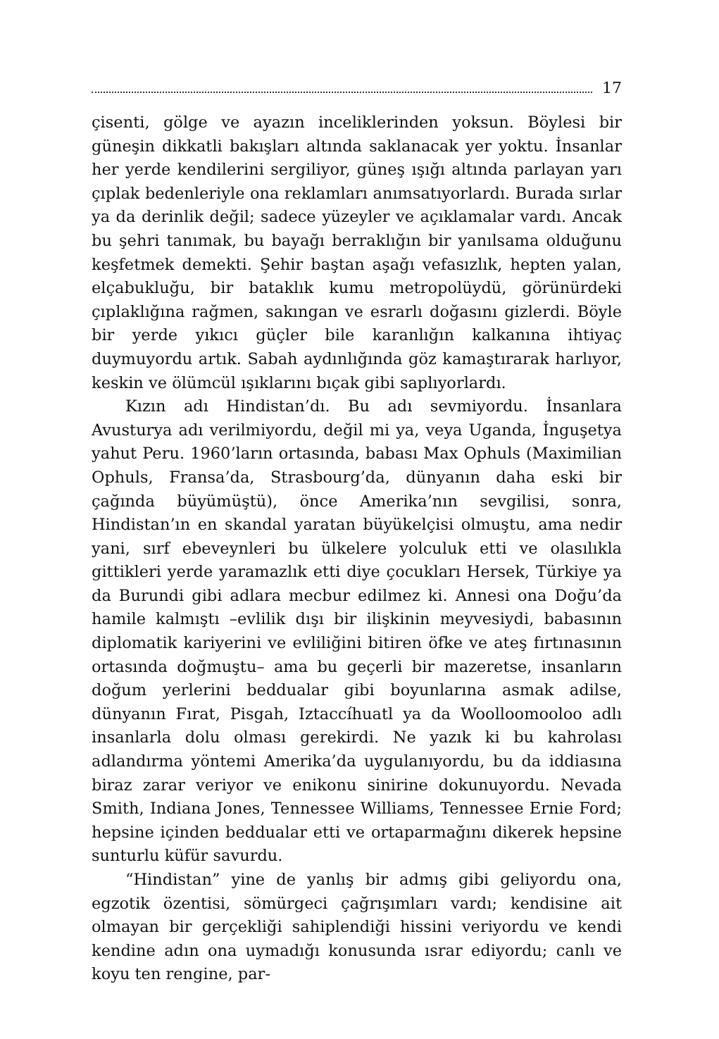17
çisenti, gölge ve ayazın inceliklerinden yoksun. Böylesi bir güneşin dikkatli bakışları altında saklanacak yer yoktu. İnsanlar her yerde kendilerini sergiliyor, güneş ışığı altında parlayan yarı çıplak bedenleriyle ona reklamları anımsatıyorlardı. Burada sırlar ya da derinlik değil; sadece yüzeyler ve açıklamalar vardı. Ancak bu şehri tanımak, bu bayağı berraklığın bir yanılsama olduğunu keşfetmek demekti. Şehir baştan aşağı vefasızlık, hepten yalan, elçabukluğu, bir bataklık kumu metropolüydü, görünürdeki çıplaklığına rağmen, sakıngan ve esrarlı doğasını gizlerdi. Böyle bir yerde yıkıcı güçler bile karanlığın kalkanına ihtiyaç duymuyordu artık. Sabah aydınlığında göz kamaştırarak harlıyor, keskin ve ölümcül ışıklarını bıçak gibi saplıyorlardı.
Kızın adı Hindistan’dı. Bu adı sevmiyordu. İnsanlara Avusturya adı verilmiyordu, değil mi ya, veya Uganda, İnguşetya yahut Peru. 1960’ların ortasında, babası Max Ophuls (Maximilian Ophuls, Fransa’da, Strasbourg’da, dünyanın daha eski bir çağında büyümüştü), önce Amerika’nın sevgilisi, sonra, Hindistan’ın en skandal yaratan büyükelçisi olmuştu, ama nedir yani, sırf ebeveynleri bu ülkelere yolculuk etti ve olasılıkla gittikleri yerde yaramazlık etti diye çocukları Hersek, Türkiye ya da Burundi gibi adlara mecbur edilmez ki. Annesi ona Doğu’da hamile kalmıştı –evlilik dışı bir ilişkinin meyvesiydi, babasının diplomatik kariyerini ve evliliğini bitiren öfke ve ateş fırtınasının ortasında doğmuştu– ama bu geçerli bir mazeretse, insanların doğum yerlerini beddualar gibi boyunlarına asmak adilse, dünyanın Fırat, Pisgah, Iztaccíhuatl ya da Woolloomooloo adlı insanlarla dolu olması gerekirdi. Ne yazık ki bu kahrolası adlandırma yöntemi Amerika’da uygulanıyordu, bu da iddiasına biraz zarar veriyor ve enikonu sinirine dokunuyordu. Nevada Smith, Indiana Jones, Tennessee Williams, Tennessee Ernie Ford; hepsine içinden beddualar etti ve ortaparmağını dikerek hepsine sunturlu küfür savurdu.
“Hindistan” yine de yanlış bir admış gibi geliyordu ona, egzotik özentisi, sömürgeci çağrışımları vardı; kendisine ait olmayan bir gerçekliği sahiplendiği hissini veriyordu ve kendi kendine adın ona uymadığı konusunda ısrar ediyordu; canlı ve koyu ten rengine, par-